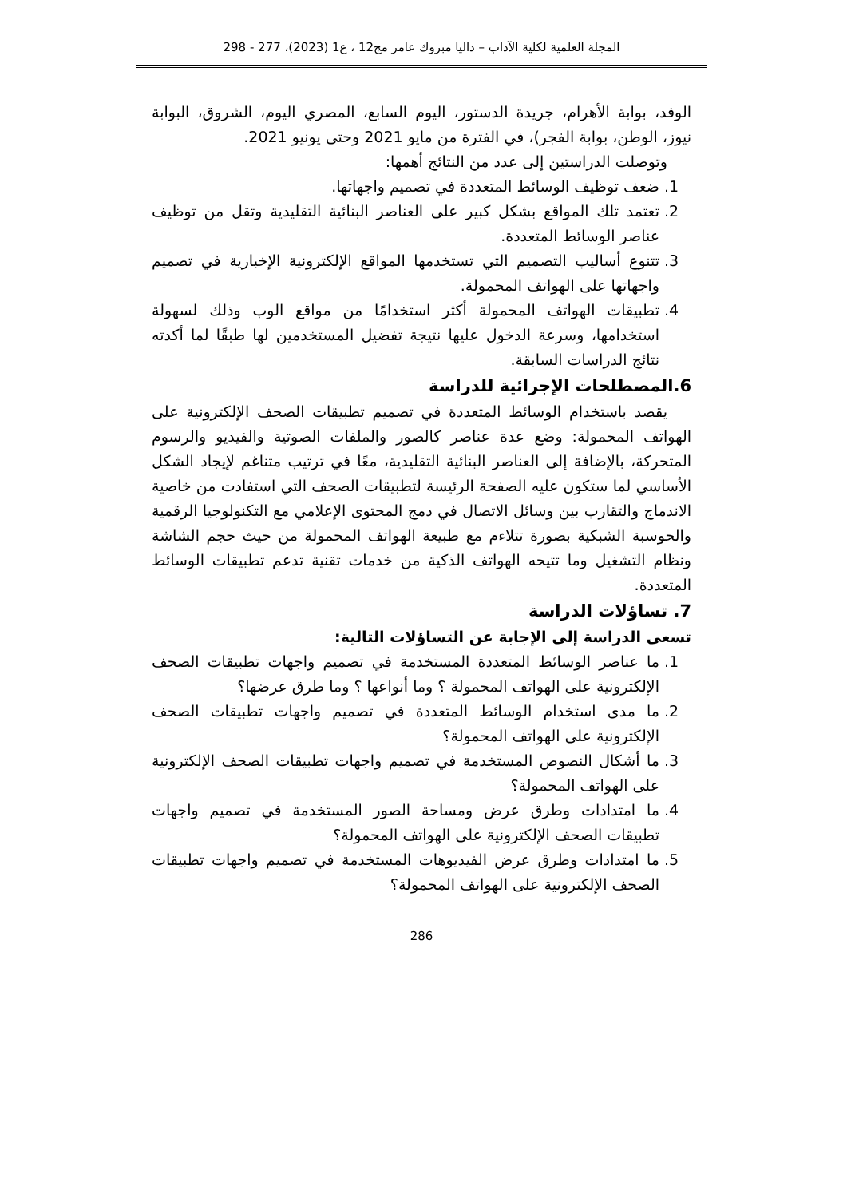المجلة العلمية لكلية الآداب – داليا مبروك عامر مج12 ، ع1 (2023)، 277 - 298
الوفد، بوابة الأهرام، جريدة الدستور، اليوم السابع، المصري اليوم، الشروق، البوابة نيوز، الوطن، بوابة الفجر)، في الفترة من مايو 2021 وحتى يونيو 2021.
وتوصلت الدراستين إلى عدد من النتائج أهمها:
1. ضعف توظيف الوسائط المتعددة في تصميم واجهاتها.
2. تعتمد تلك المواقع بشكل كبير على العناصر البنائية التقليدية وتقل من توظيف عناصر الوسائط المتعددة.
3. تتنوع أساليب التصميم التي تستخدمها المواقع الإلكترونية الإخبارية في تصميم واجهاتها على الهواتف المحمولة.
4. تطبيقات الهواتف المحمولة أكثر استخدامًا من مواقع الوب وذلك لسهولة استخدامها، وسرعة الدخول عليها نتيجة تفضيل المستخدمين لها طبقًا لما أكدته نتائج الدراسات السابقة.
6.المصطلحات الإجرائية للدراسة
يقصد باستخدام الوسائط المتعددة في تصميم تطبيقات الصحف الإلكترونية على الهواتف المحمولة: وضع عدة عناصر كالصور والملفات الصوتية والفيديو والرسوم المتحركة، بالإضافة إلى العناصر البنائية التقليدية، معًا في ترتيب متناغم لإيجاد الشكل الأساسي لما ستكون عليه الصفحة الرئيسة لتطبيقات الصحف التي استفادت من خاصية الاندماج والتقارب بين وسائل الاتصال في دمج المحتوى الإعلامي مع التكنولوجيا الرقمية والحوسبة الشبكية بصورة تتلاءم مع طبيعة الهواتف المحمولة من حيث حجم الشاشة ونظام التشغيل وما تتيحه الهواتف الذكية من خدمات تقنية تدعم تطبيقات الوسائط المتعددة.
7. تساؤلات الدراسة
تسعى الدراسة إلى الإجابة عن التساؤلات التالية:
1. ما عناصر الوسائط المتعددة المستخدمة في تصميم واجهات تطبيقات الصحف الإلكترونية على الهواتف المحمولة ؟ وما أنواعها ؟ وما طرق عرضها؟
2. ما مدى استخدام الوسائط المتعددة في تصميم واجهات تطبيقات الصحف الإلكترونية على الهواتف المحمولة؟
3. ما أشكال النصوص المستخدمة في تصميم واجهات تطبيقات الصحف الإلكترونية على الهواتف المحمولة؟
4. ما امتدادات وطرق عرض ومساحة الصور المستخدمة في تصميم واجهات تطبيقات الصحف الإلكترونية على الهواتف المحمولة؟
5. ما امتدادات وطرق عرض الفيديوهات المستخدمة في تصميم واجهات تطبيقات الصحف الإلكترونية على الهواتف المحمولة؟
286